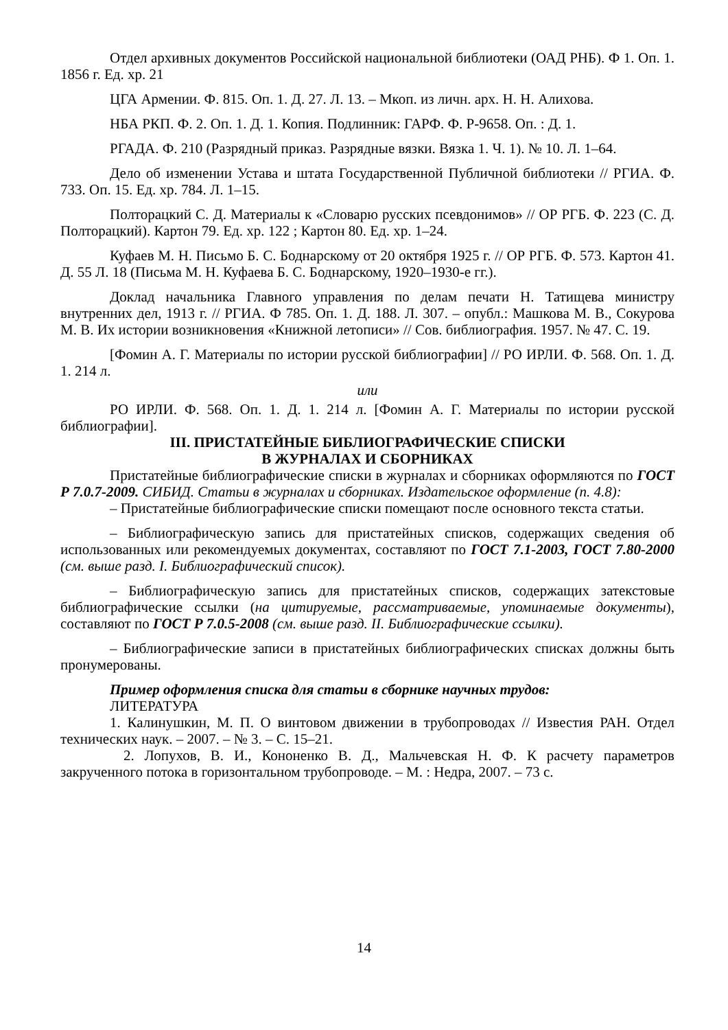Отдел архивных документов Российской национальной библиотеки (ОАД РНБ). Ф 1. Оп. 1. 1856 г. Ед. хр. 21
ЦГА Армении. Ф. 815. Оп. 1. Д. 27. Л. 13. – Мкоп. из личн. арх. Н. Н. Алихова.
НБА РКП. Ф. 2. Оп. 1. Д. 1. Копия. Подлинник: ГАРФ. Ф. Р-9658. Оп. : Д. 1.
РГАДА. Ф. 210 (Разрядный приказ. Разрядные вязки. Вязка 1. Ч. 1). № 10. Л. 1–64.
Дело об изменении Устава и штата Государственной Публичной библиотеки // РГИА. Ф. 733. Оп. 15. Ед. хр. 784. Л. 1–15.
Полторацкий С. Д. Материалы к «Словарю русских псевдонимов» // ОР РГБ. Ф. 223 (С. Д. Полторацкий). Картон 79. Ед. хр. 122 ; Картон 80. Ед. хр. 1–24.
Куфаев М. Н. Письмо Б. С. Боднарскому от 20 октября 1925 г. // ОР РГБ. Ф. 573. Картон 41. Д. 55 Л. 18 (Письма М. Н. Куфаева Б. С. Боднарскому, 1920–1930-е гг.).
Доклад начальника Главного управления по делам печати Н. Татищева министру внутренних дел, 1913 г. // РГИА. Ф 785. Оп. 1. Д. 188. Л. 307. – опубл.: Машкова М. В., Сокурова М. В. Их истории возникновения «Книжной летописи» // Сов. библиография. 1957. № 47. С. 19.
[Фомин А. Г. Материалы по истории русской библиографии] // РО ИРЛИ. Ф. 568. Оп. 1. Д. 1. 214 л.
или
РО ИРЛИ. Ф. 568. Оп. 1. Д. 1. 214 л. [Фомин А. Г. Материалы по истории русской библиографии].
III. ПРИСТАТЕЙНЫЕ БИБЛИОГРАФИЧЕСКИЕ СПИСКИ
В ЖУРНАЛАХ И СБОРНИКАХ
Пристатейные библиографические списки в журналах и сборниках оформляются по ГОСТ Р 7.0.7-2009. СИБИД. Статьи в журналах и сборниках. Издательское оформление (п. 4.8):
– Пристатейные библиографические списки помещают после основного текста статьи.
– Библиографическую запись для пристатейных списков, содержащих сведения об использованных или рекомендуемых документах, составляют по ГОСТ 7.1-2003, ГОСТ 7.80-2000 (см. выше разд. I. Библиографический список).
– Библиографическую запись для пристатейных списков, содержащих затекстовые библиографические ссылки (на цитируемые, рассматриваемые, упоминаемые документы), составляют по ГОСТ Р 7.0.5-2008 (см. выше разд. II. Библиографические ссылки).
– Библиографические записи в пристатейных библиографических списках должны быть пронумерованы.
Пример оформления списка для статьи в сборнике научных трудов:
ЛИТЕРАТУРА
1. Калинушкин, М. П. О винтовом движении в трубопроводах // Известия РАН. Отдел технических наук. – 2007. – № 3. – С. 15–21.
2. Лопухов, В. И., Кононенко В. Д., Мальчевская Н. Ф. К расчету параметров закрученного потока в горизонтальном трубопроводе. – М. : Недра, 2007. – 73 с.
14